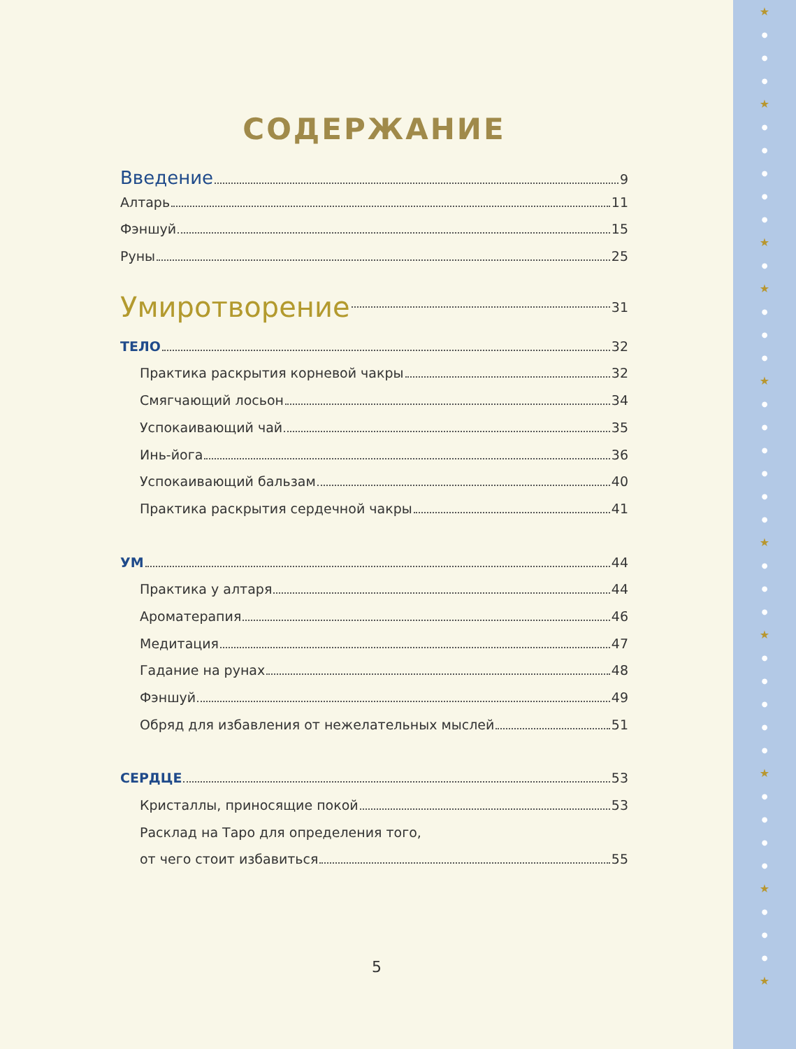★
●
●
●
★
●
●
●
●
●
★
●
★
●
●
●
★
●
●
●
●
●
●
★
●
●
●
★
●
●
●
●
●
★
●
●
●
●
★
●
●
●
★
СОДЕРЖАНИЕ
Введение 9
Алтарь 11
Фэншуй 15
Руны 25
Умиротворение 31
ТЕЛО 32
Практика раскрытия корневой чакры 32
Смягчающий лосьон 34
Успокаивающий чай 35
Инь-йога 36
Успокаивающий бальзам 40
Практика раскрытия сердечной чакры 41
УМ 44
Практика у алтаря 44
Ароматерапия 46
Медитация 47
Гадание на рунах 48
Фэншуй 49
Обряд для избавления от нежелательных мыслей 51
СЕРДЦЕ 53
Кристаллы, приносящие покой 53
Расклад на Таро для определения того,
от чего стоит избавиться 55
5